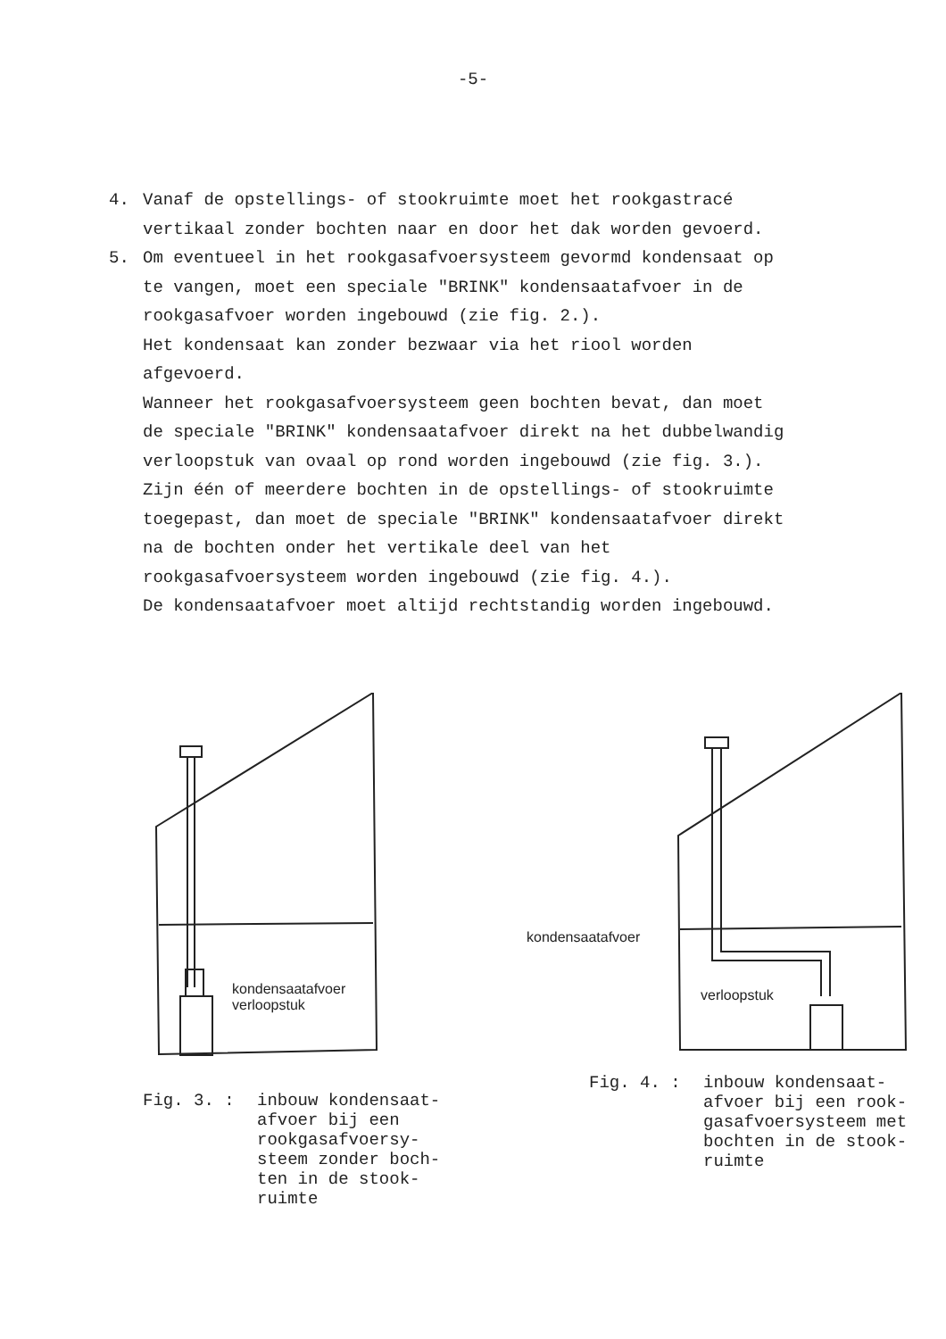-5-
4. Vanaf de opstellings- of stookruimte moet het rookgastracé vertikaal zonder bochten naar en door het dak worden gevoerd.
5. Om eventueel in het rookgasafvoersysteem gevormd kondensaat op te vangen, moet een speciale "BRINK" kondensaatafvoer in de rookgasafvoer worden ingebouwd (zie fig. 2.).
Het kondensaat kan zonder bezwaar via het riool worden afgevoerd.
Wanneer het rookgasafvoersysteem geen bochten bevat, dan moet de speciale "BRINK" kondensaatafvoer direkt na het dubbelwandig verloopstuk van ovaal op rond worden ingebouwd (zie fig. 3.).
Zijn één of meerdere bochten in de opstellings- of stookruimte toegepast, dan moet de speciale "BRINK" kondensaatafvoer direkt na de bochten onder het vertikale deel van het rookgasafvoersysteem worden ingebouwd (zie fig. 4.).
De kondensaatafvoer moet altijd rechtstandig worden ingebouwd.
kondensaatafvoer
verloopstuk
Fig. 3. : inbouw kondensaat-
afvoer bij een
rookgasafvoersy-
steem zonder boch-
ten in de stook-
ruimte
kondensaatafvoer
verloopstuk
Fig. 4. : inbouw kondensaat-
afvoer bij een rook-
gasafvoersysteem met
bochten in de stook-
ruimte